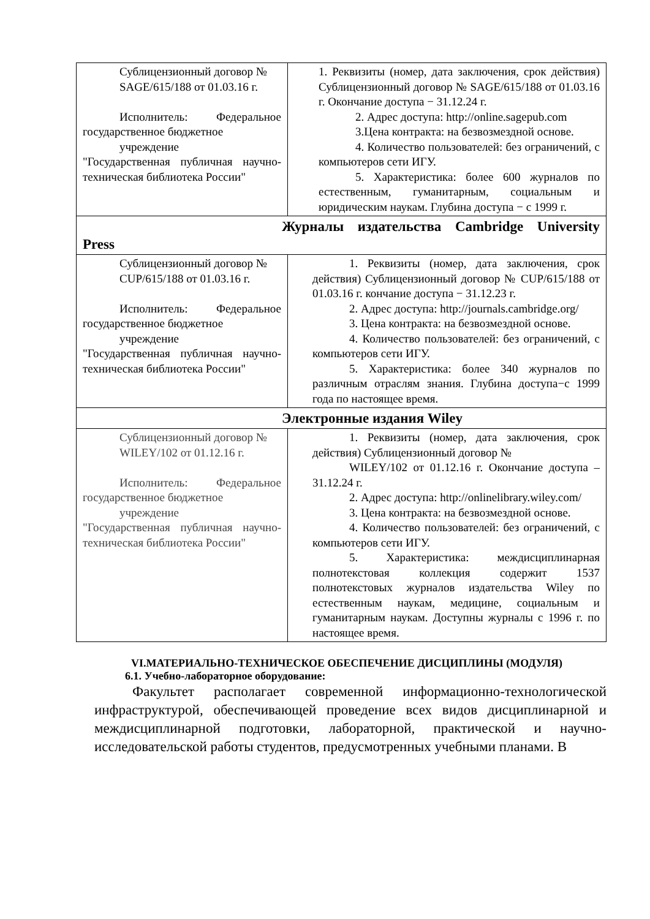| Сублицензионный договор № SAGE/615/188 от 01.03.16 г. Исполнитель: Федеральное государственное бюджетное учреждение "Государственная публичная научно- техническая библиотека России" | 1. Реквизиты (номер, дата заключения, срок действия) Сублицензионный договор № SAGE/615/188 от 01.03.16 г. Окончание доступа − 31.12.24 г. 2. Адрес доступа: http://online.sagepub.com 3.Цена контракта: на безвозмездной основе. 4. Количество пользователей: без ограничений, с компьютеров сети ИГУ. 5. Характеристика: более 600 журналов по естественным, гуманитарным, социальным и юридическим наукам. Глубина доступа − с 1999 г. |
| Журналы издательства Cambridge University Press | |
| Сублицензионный договор № CUP/615/188 от 01.03.16 г. Исполнитель: Федеральное государственное бюджетное учреждение "Государственная публичная научно- техническая библиотека России" | 1. Реквизиты (номер, дата заключения, срок действия) Сублицензионный договор № CUP/615/188 от 01.03.16 г. кончание доступа − 31.12.23 г. 2. Адрес доступа: http://journals.cambridge.org/ 3. Цена контракта: на безвозмездной основе. 4. Количество пользователей: без ограничений, с компьютеров сети ИГУ. 5. Характеристика: более 340 журналов по различным отраслям знания. Глубина доступа−с 1999 года по настоящее время. |
| Электронные издания Wiley | |
| Сублицензионный договор № WILEY/102 от 01.12.16 г. Исполнитель: Федеральное государственное бюджетное учреждение "Государственная публичная научно- техническая библиотека России" | 1. Реквизиты (номер, дата заключения, срок действия) Сублицензионный договор № WILEY/102 от 01.12.16 г. Окончание доступа – 31.12.24 г. 2. Адрес доступа: http://onlinelibrary.wiley.com/ 3. Цена контракта: на безвозмездной основе. 4. Количество пользователей: без ограничений, с компьютеров сети ИГУ. 5. Характеристика: междисциплинарная полнотекстовая коллекция содержит 1537 полнотекстовых журналов издательства Wiley по естественным наукам, медицине, социальным и гуманитарным наукам. Доступны журналы с 1996 г. по настоящее время. |
VI.МАТЕРИАЛЬНО-ТЕХНИЧЕСКОЕ ОБЕСПЕЧЕНИЕ ДИСЦИПЛИНЫ (МОДУЛЯ)
6.1. Учебно-лабораторное оборудование:
Факультет располагает современной информационно-технологической инфраструктурой, обеспечивающей проведение всех видов дисциплинарной и междисциплинарной подготовки, лабораторной, практической и научно-исследовательской работы студентов, предусмотренных учебными планами. В